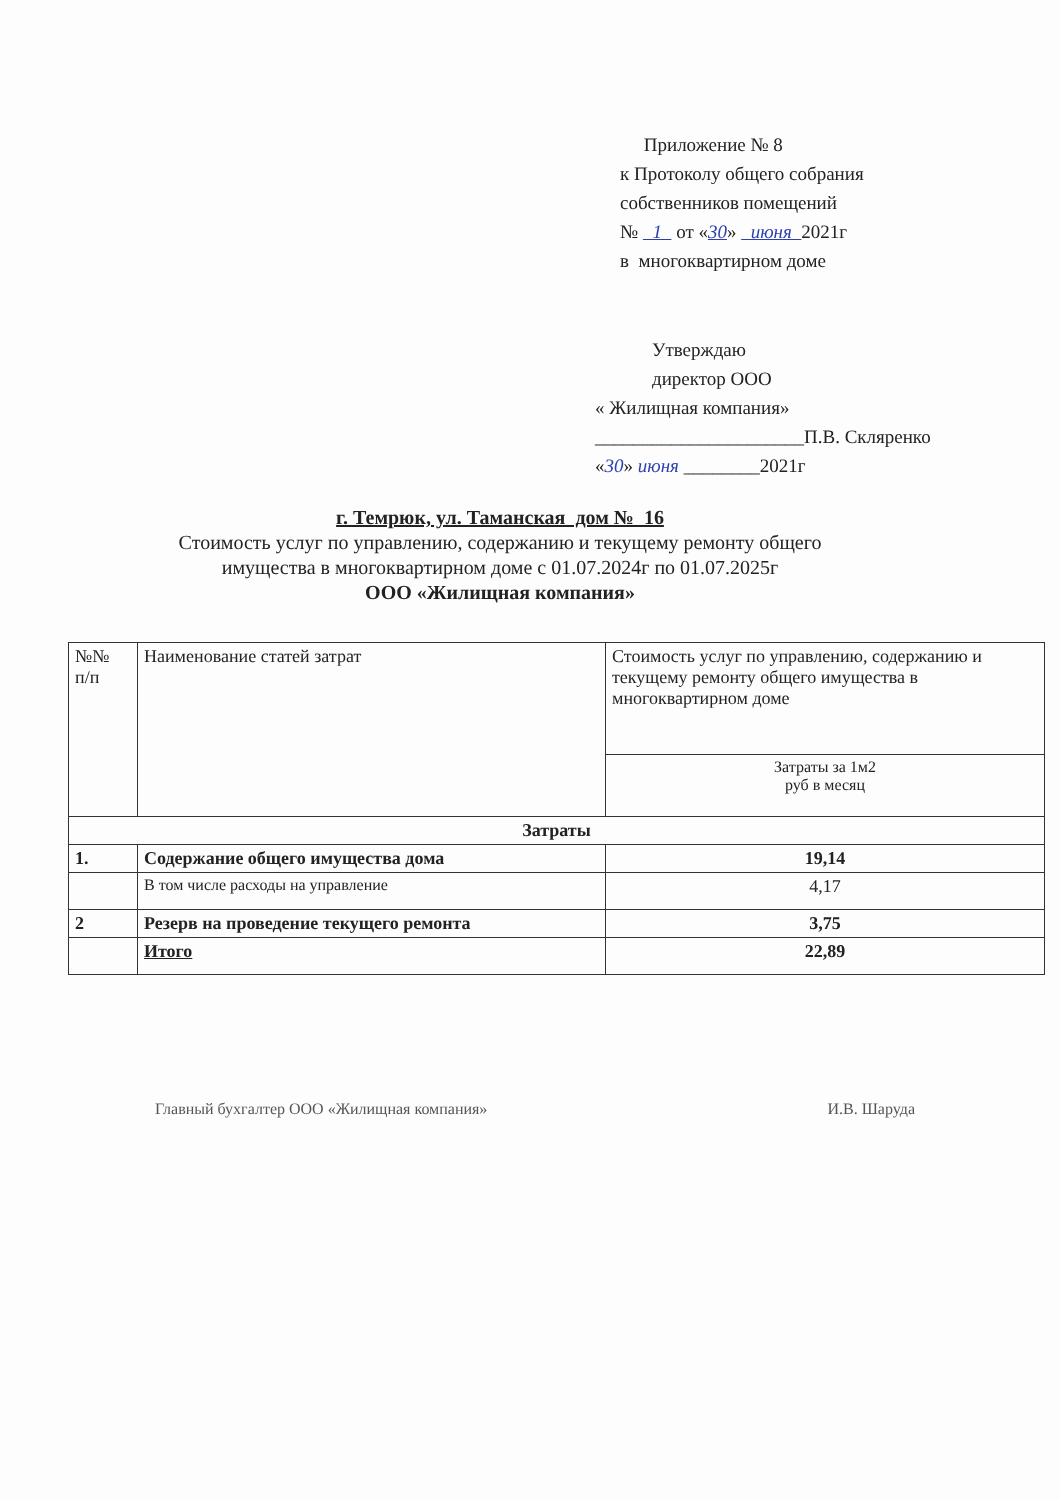Приложение № 8
к Протоколу общего собрания
собственников помещений
№ 1 от «30» июня 2021г
в многоквартирном доме
Утверждаю
директор ООО
« Жилищная компания»
______________________П.В. Скляренко
«30» июня ________2021г
г. Темрюк, ул. Таманская дом № 16
Стоимость услуг по управлению, содержанию и текущему ремонту общего
имущества в многоквартирном доме с 01.07.2024г по 01.07.2025г
ООО «Жилищная компания»
| №№ п/п | Наименование статей затрат | Стоимость услуг по управлению, содержанию и текущему ремонту общего имущества в многоквартирном доме |
| --- | --- | --- |
| | | Затраты за 1м2 руб в месяц |
| Затраты | | |
| 1. | Содержание общего имущества дома | 19,14 |
| | В том числе расходы на управление | 4,17 |
| 2 | Резерв на проведение текущего ремонта | 3,75 |
| | Итого | 22,89 |
Главный бухгалтер ООО «Жилищная компания» И.В. Шаруда